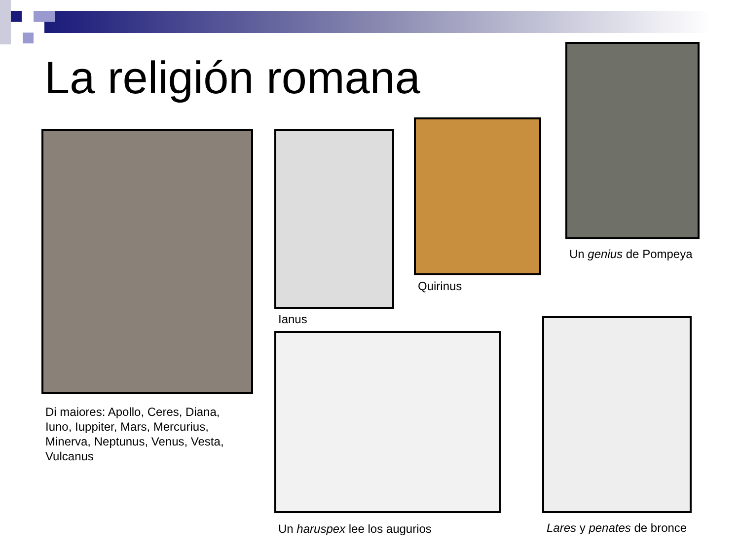La religión romana
Di maiores: Apollo, Ceres, Diana, Iuno, Iuppiter, Mars, Mercurius, Minerva, Neptunus, Venus, Vesta, Vulcanus
Ianus
Quirinus
Un genius de Pompeya
Un haruspex lee los augurios Lares y penates de bronce